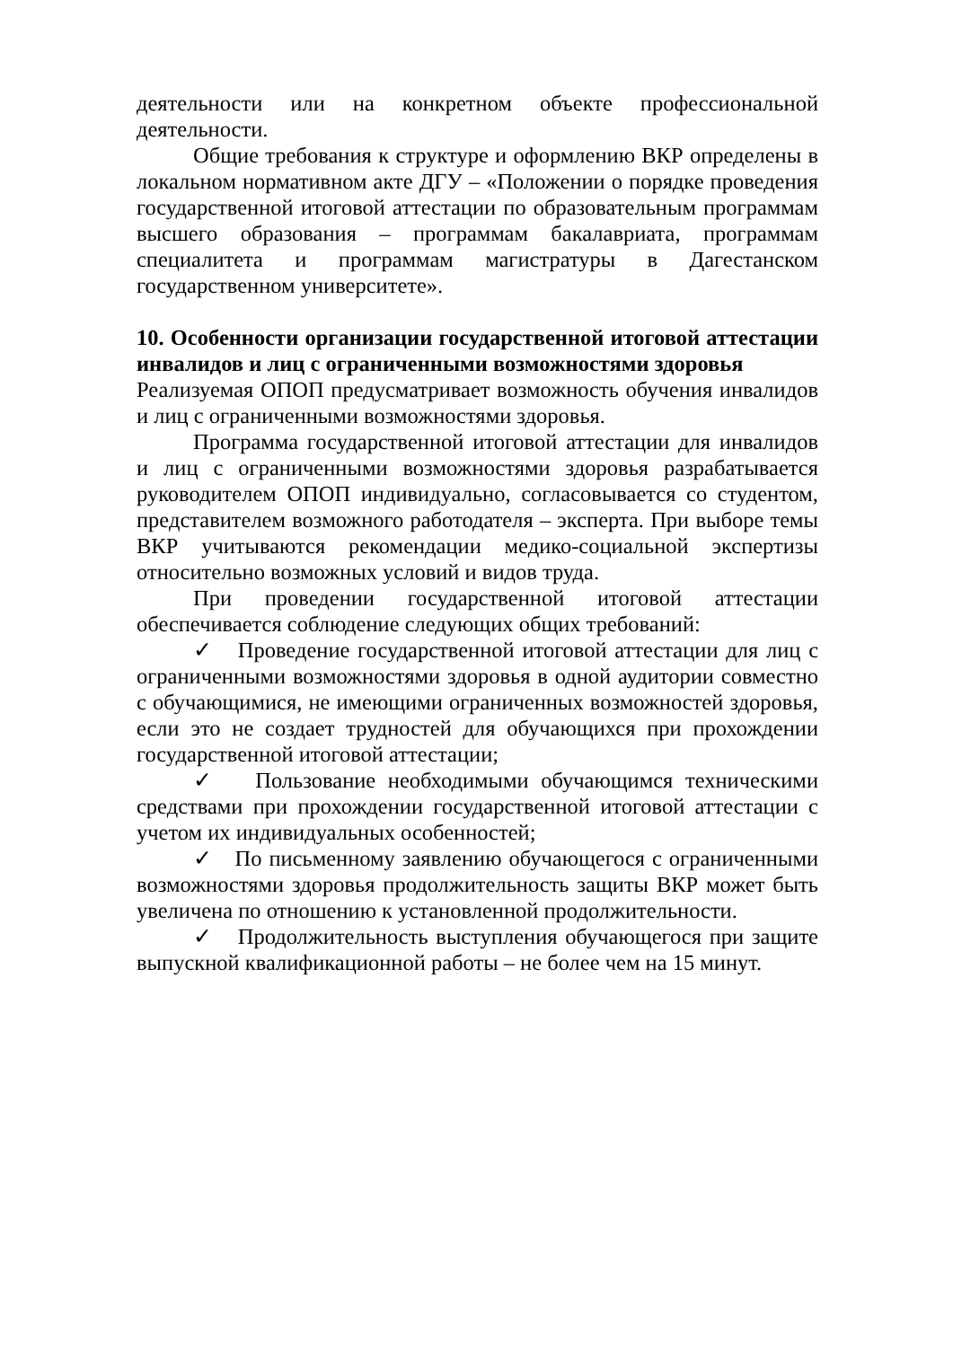деятельности или на конкретном объекте профессиональной деятельности.
Общие требования к структуре и оформлению ВКР определены в локальном нормативном акте ДГУ – «Положении о порядке проведения государственной итоговой аттестации по образовательным программам высшего образования – программам бакалавриата, программам специалитета и программам магистратуры в Дагестанском государственном университете».
10. Особенности организации государственной итоговой аттестации инвалидов и лиц с ограниченными возможностями здоровья
Реализуемая ОПОП предусматривает возможность обучения инвалидов и лиц с ограниченными возможностями здоровья.
Программа государственной итоговой аттестации для инвалидов и лиц с ограниченными возможностями здоровья разрабатывается руководителем ОПОП индивидуально, согласовывается со студентом, представителем возможного работодателя – эксперта. При выборе темы ВКР учитываются рекомендации медико-социальной экспертизы относительно возможных условий и видов труда.
При проведении государственной итоговой аттестации обеспечивается соблюдение следующих общих требований:
✓ Проведение государственной итоговой аттестации для лиц с ограниченными возможностями здоровья в одной аудитории совместно с обучающимися, не имеющими ограниченных возможностей здоровья, если это не создает трудностей для обучающихся при прохождении государственной итоговой аттестации;
✓ Пользование необходимыми обучающимся техническими средствами при прохождении государственной итоговой аттестации с учетом их индивидуальных особенностей;
✓ По письменному заявлению обучающегося с ограниченными возможностями здоровья продолжительность защиты ВКР может быть увеличена по отношению к установленной продолжительности.
✓ Продолжительность выступления обучающегося при защите выпускной квалификационной работы – не более чем на 15 минут.